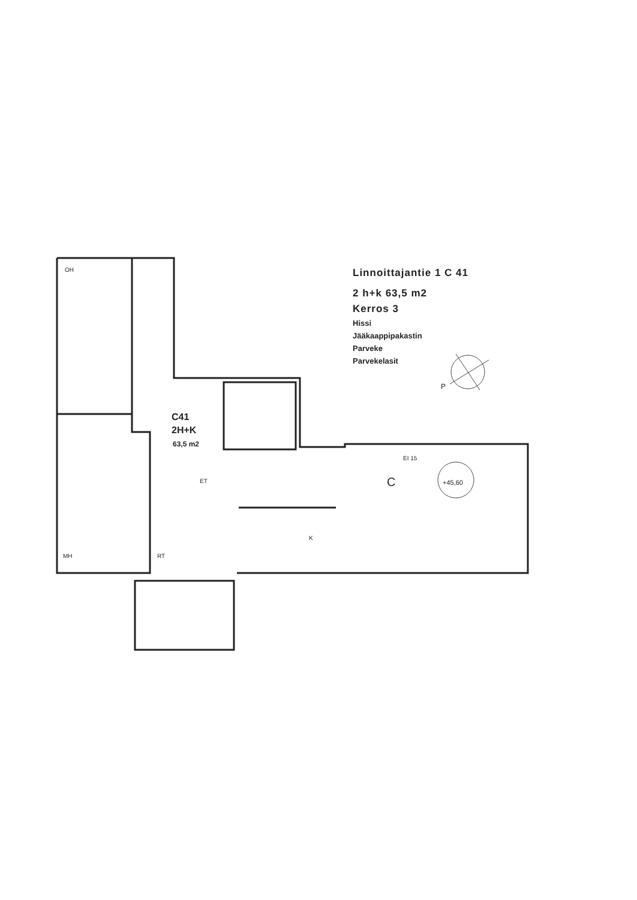OH
MH
RT
ET
K
EI 15
+45,60
P
C
C41
2H+K
63,5 m2
Linnoittajantie 1 C 41
2 h+k 63,5 m2
Kerros 3
Hissi
Jääkaappipakastin
Parveke
Parvekelasit